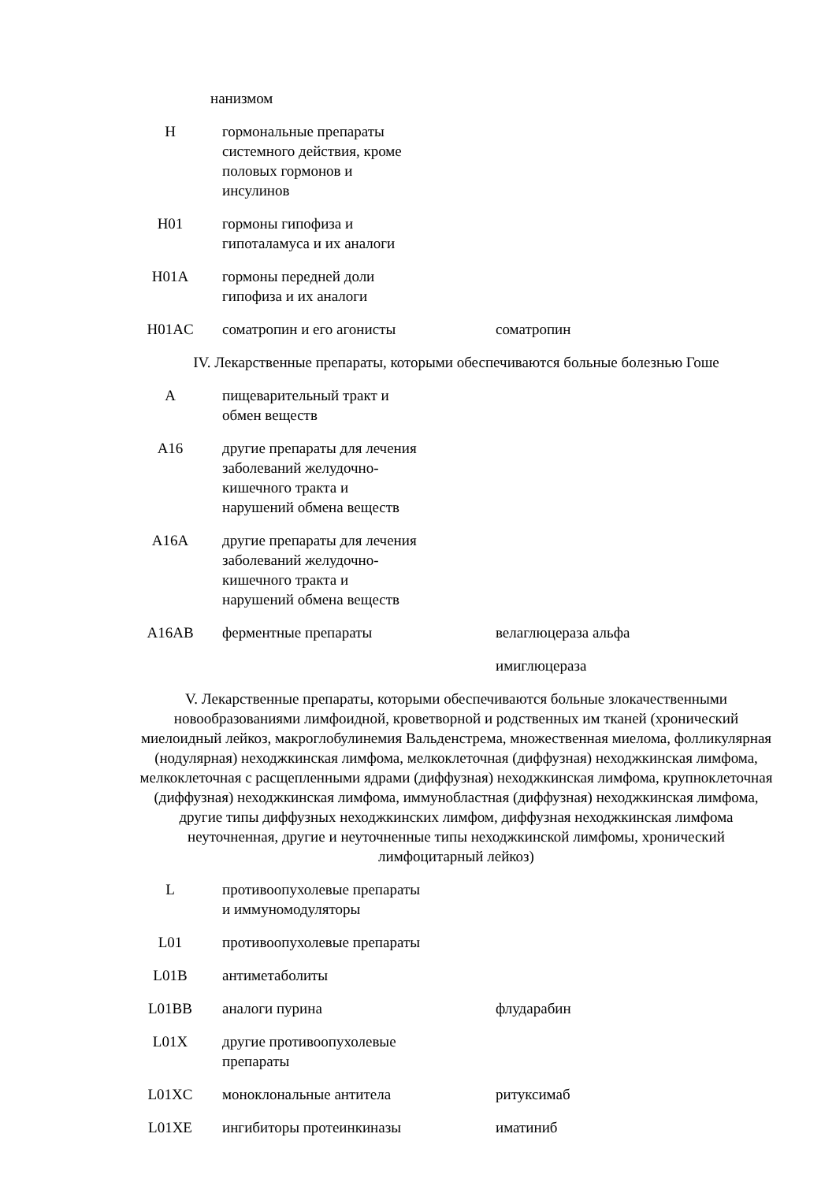| | | нанизмом |
| H | гормональные препараты системного действия, кроме половых гормонов и инсулинов | |
| H01 | гормоны гипофиза и гипоталамуса и их аналоги | |
| H01A | гормоны передней доли гипофиза и их аналоги | |
| H01AC | соматропин и его агонисты | соматропин |
IV. Лекарственные препараты, которыми обеспечиваются больные болезнью Гоше
| A | пищеварительный тракт и обмен веществ | |
| A16 | другие препараты для лечения заболеваний желудочно-кишечного тракта и нарушений обмена веществ | |
| A16A | другие препараты для лечения заболеваний желудочно-кишечного тракта и нарушений обмена веществ | |
| A16AB | ферментные препараты | велаглюцераза альфа |
| | | имиглюцераза |
V. Лекарственные препараты, которыми обеспечиваются больные злокачественными новообразованиями лимфоидной, кроветворной и родственных им тканей (хронический миелоидный лейкоз, макроглобулинемия Вальденстрема, множественная миелома, фолликулярная (нодулярная) неходжкинская лимфома, мелкоклеточная (диффузная) неходжкинская лимфома, мелкоклеточная с расщепленными ядрами (диффузная) неходжкинская лимфома, крупноклеточная (диффузная) неходжкинская лимфома, иммунобластная (диффузная) неходжкинская лимфома, другие типы диффузных неходжкинских лимфом, диффузная неходжкинская лимфома неуточненная, другие и неуточненные типы неходжкинской лимфомы, хронический лимфоцитарный лейкоз)
| L | противоопухолевые препараты и иммуномодуляторы | |
| L01 | противоопухолевые препараты | |
| L01B | антиметаболиты | |
| L01BB | аналоги пурина | флударабин |
| L01X | другие противоопухолевые препараты | |
| L01XC | моноклональные антитела | ритуксимаб |
| L01XE | ингибиторы протеинкиназы | иматиниб |